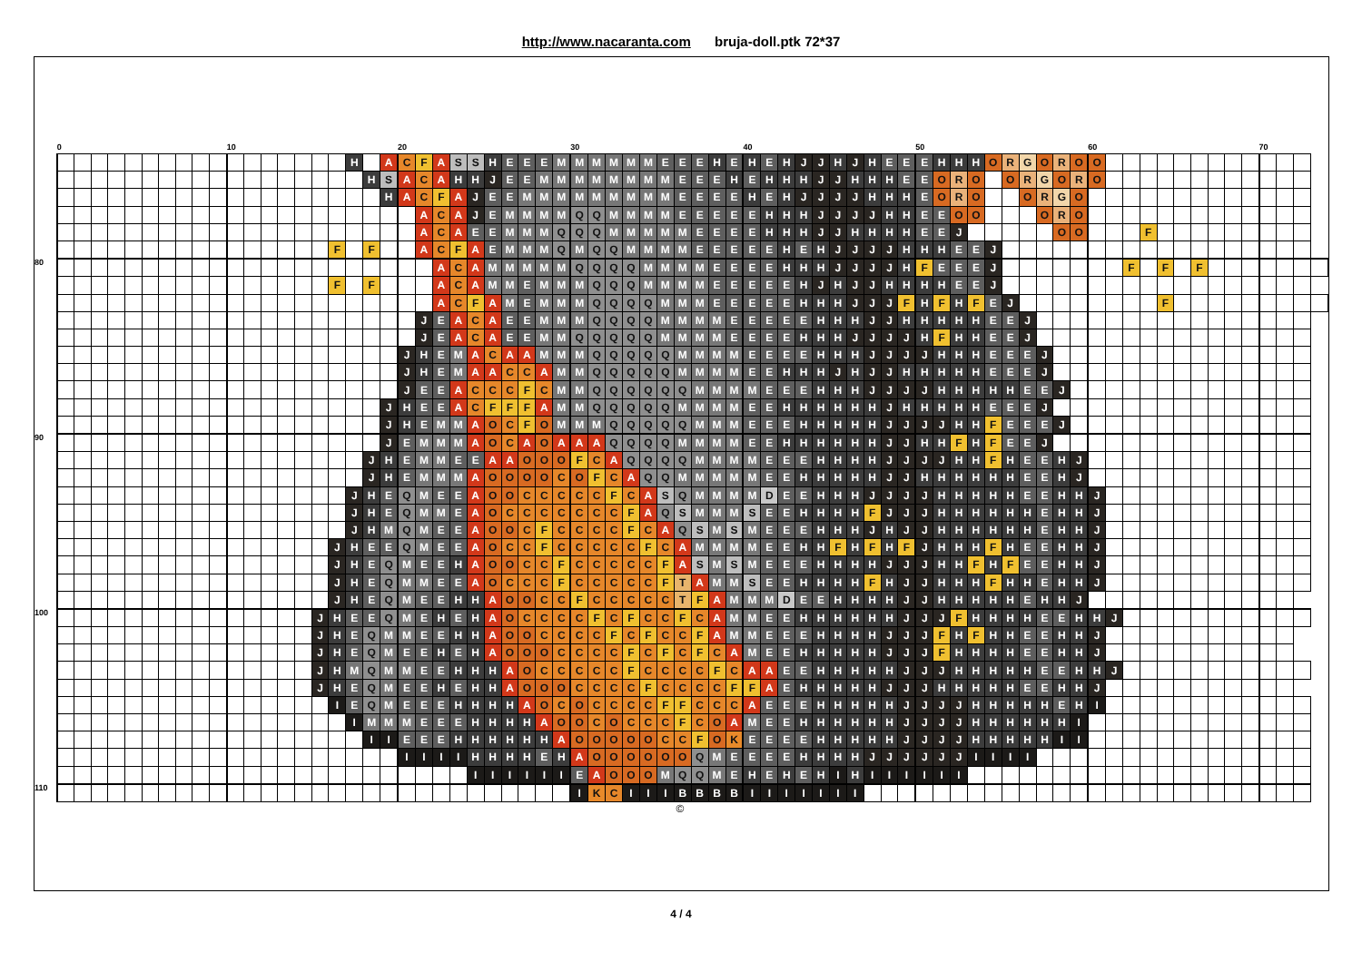http://www.nacaranta.com bruja-doll.ptk 72*37
| | 0 | | | | | | | | | | 10 | | | | | | | | | | 20 | | | | | | | | | | 30 | | | | | | | | | | 40 | | | | | | | | | | 50 | | | | | | | | | | 60 | | | | | | | | | | 70 | | | |
| --- | --- | --- | --- | --- | --- | --- | --- | --- | --- | --- | --- | --- | --- | --- | --- | --- | --- | --- | --- | --- | --- | --- | --- | --- | --- | --- | --- | --- | --- | --- | --- | --- | --- | --- | --- | --- | --- | --- | --- | --- | --- | --- | --- | --- | --- | --- | --- | --- | --- | --- | --- | --- | --- | --- | --- | --- | --- | --- | --- | --- | --- | --- | --- | --- | --- | --- | --- | --- | --- | --- | --- | --- | --- | --- |
| | | | | | | | | | | | | | | | | | | H | | A | C | F | A | S | S | H | E | E | E | M | M | M | M | M | M | E | E | E | H | E | H | E | H | J | J | H | J | H | E | E | E | H | H | H | O | R | G | O | R | O | O | | | | | | | | | | | | | |
| | | | | | | | | | | | | | | | | | | | H | S | A | C | A | H | H | J | E | E | M | M | M | M | M | M | M | M | E | E | E | H | E | H | H | H | J | J | H | H | H | E | E | O | R | O | | O | R | G | O | R | O | | | | | | | | | | | | | |
| | | | | | | | | | | | | | | | | | | | | H | A | C | F | A | J | E | E | M | M | M | M | M | M | M | M | M | E | E | E | E | H | E | H | J | J | J | J | H | H | H | E | O | R | O | | | O | R | G | O | | | | | | | | | | | | | | |
| | | | | | | | | | | | | | | | | | | | | | | A | C | A | J | E | M | M | M | M | Q | Q | M | M | M | M | E | E | E | E | E | H | H | H | J | J | J | J | H | H | E | E | O | O | | | | O | R | O | | | | | | | | | | | | | | |
| | | | | | | | | | | | | | | | | | | | | | | A | C | A | E | E | M | M | M | Q | Q | Q | M | M | M | M | M | E | E | E | E | H | H | H | J | J | H | H | H | H | E | E | J | | | | | | O | O | | | | F | | | | | | | | | | |
| | | | | | | | | | | | | | | | | | F | | F | | | A | C | F | A | E | M | M | M | Q | M | Q | Q | M | M | M | M | E | E | E | E | E | H | E | H | J | J | J | J | H | H | H | E | E | J | | | | | | | | | | | | | | | | | | | |
| 80 | | | | | | | | | | | | | | | | | | | | | | | A | C | A | M | M | M | M | M | Q | Q | Q | Q | M | M | M | M | E | E | E | E | H | H | H | J | J | J | J | H | F | E | E | E | J | | | | | | | | F | | F | | F | | | | | | | |
| | | | | | | | | | | | | | | | | | F | | F | | | | A | C | A | M | M | E | M | M | M | Q | Q | Q | M | M | M | M | E | E | E | E | E | H | J | H | J | J | H | H | H | H | E | E | J | | | | | | | | | | | | | | | | | | | |
| | | | | | | | | | | | | | | | | | | | | | | | A | C | F | A | M | E | M | M | M | Q | Q | Q | Q | M | M | M | E | E | E | E | E | H | H | H | J | J | J | F | H | F | H | F | E | J | | | | | | | | | F | | | | | | | | | |
| | | | | | | | | | | | | | | | | | | | | | | J | E | A | C | A | E | E | M | M | M | Q | Q | Q | Q | M | M | M | M | E | E | E | E | E | H | H | H | J | J | H | H | H | H | H | E | E | J | | | | | | | | | | | | | | | | | |
| | | | | | | | | | | | | | | | | | | | | | | J | E | A | C | A | E | E | M | M | Q | Q | Q | Q | Q | M | M | M | M | E | E | E | E | H | H | H | J | J | J | J | H | F | H | H | E | E | J | | | | | | | | | | | | | | | | | |
| | | | | | | | | | | | | | | | | | | | | | J | H | E | M | A | C | A | A | M | M | M | Q | Q | Q | Q | Q | M | M | M | M | E | E | E | E | H | H | H | J | J | J | J | H | H | H | E | E | E | J | | | | | | | | | | | | | | | | |
| | | | | | | | | | | | | | | | | | | | | | J | H | E | M | A | A | C | C | A | M | M | Q | Q | Q | Q | Q | M | M | M | M | E | E | H | H | H | J | H | J | J | H | H | H | H | H | E | E | E | J | | | | | | | | | | | | | | | | |
| | | | | | | | | | | | | | | | | | | | | | J | E | E | A | C | C | C | F | C | M | M | Q | Q | Q | Q | Q | Q | M | M | M | M | E | E | E | H | H | H | J | J | J | J | H | H | H | H | H | E | E | J | | | | | | | | | | | | | | | |
| | | | | | | | | | | | | | | | | | | | | J | H | E | E | A | C | F | F | F | A | M | M | Q | Q | Q | Q | Q | M | M | M | M | E | E | H | H | H | H | H | H | J | H | H | H | H | H | E | E | E | J | | | | | | | | | | | | | | | | |
| | | | | | | | | | | | | | | | | | | | | J | H | E | M | M | A | O | C | F | O | M | M | M | Q | Q | Q | Q | Q | M | M | M | E | E | E | H | H | H | H | H | J | J | J | J | H | H | F | E | E | E | J | | | | | | | | | | | | | | | |
| 90 | | | | | | | | | | | | | | | | | | | | J | E | M | M | M | A | O | C | A | O | A | A | A | Q | Q | Q | Q | M | M | M | M | E | E | H | H | H | H | H | H | J | J | H | H | F | H | F | E | E | J | | | | | | | | | | | | | | | | |
| | | | | | | | | | | | | | | | | | | | J | H | E | M | M | E | E | A | A | O | O | O | F | C | A | Q | Q | Q | Q | M | M | M | M | E | E | E | H | H | H | H | J | J | J | J | H | H | F | H | E | E | H | J | | | | | | | | | | | | | | |
| | | | | | | | | | | | | | | | | | | | J | H | E | M | M | M | A | O | O | O | O | C | O | F | C | A | Q | Q | M | M | M | M | M | E | E | H | H | H | H | H | J | J | H | H | H | H | H | H | E | E | H | J | | | | | | | | | | | | | | |
| | | | | | | | | | | | | | | | | | | J | H | E | Q | M | E | E | A | O | O | C | C | C | C | C | F | C | A | S | Q | M | M | M | M | D | E | E | H | H | H | J | J | J | J | H | H | H | H | H | E | E | H | H | J | | | | | | | | | | | | | |
| | | | | | | | | | | | | | | | | | | J | H | E | Q | M | M | E | A | O | C | C | C | C | C | C | C | F | A | Q | S | M | M | M | S | E | E | H | H | H | H | F | J | J | J | H | H | H | H | H | H | E | H | H | J | | | | | | | | | | | | | |
| | | | | | | | | | | | | | | | | | | J | H | M | Q | M | E | E | A | O | O | C | F | C | C | C | C | F | C | A | Q | S | M | S | M | E | E | E | H | H | H | J | H | J | J | H | H | H | H | H | H | E | H | H | J | | | | | | | | | | | | | |
| | | | | | | | | | | | | | | | | | J | H | E | E | Q | M | E | E | A | O | C | C | F | C | C | C | C | C | F | C | A | M | M | M | M | E | E | H | H | F | H | F | H | F | J | H | H | H | F | H | E | E | H | H | J | | | | | | | | | | | | | |
| | | | | | | | | | | | | | | | | | J | H | E | Q | M | E | E | H | A | O | O | C | C | F | C | C | C | C | C | F | A | S | M | S | M | E | E | E | H | H | H | H | J | J | J | H | H | F | H | F | E | E | H | H | J | | | | | | | | | | | | | |
| | | | | | | | | | | | | | | | | | J | H | E | Q | M | M | E | E | A | O | C | C | C | F | C | C | C | C | C | F | T | A | M | M | S | E | E | H | H | H | H | F | H | J | J | H | H | H | F | H | H | E | H | H | J | | | | | | | | | | | | | |
| | | | | | | | | | | | | | | | | | J | H | E | Q | M | E | E | H | H | A | O | O | C | C | F | C | C | C | C | C | T | F | A | M | M | M | D | E | E | H | H | H | H | J | J | H | H | H | H | H | E | H | H | J | | | | | | | | | | | | | | |
| 100 | | | | | | | | | | | | | | | | J | H | E | E | Q | M | E | H | E | H | A | O | C | C | C | C | F | C | F | C | C | F | C | A | M | M | E | E | H | H | H | H | H | H | J | J | J | F | H | H | H | H | E | E | H | H | J | | | | | | | | | | | | |
| | | | | | | | | | | | | | | | | J | H | E | Q | M | M | E | E | H | H | A | O | O | C | C | C | C | F | C | F | C | C | F | A | M | M | E | E | E | H | H | H | H | J | J | J | F | H | F | H | H | E | E | H | H | J | | | | | | | | | | | | | |
| | | | | | | | | | | | | | | | | J | H | E | Q | M | E | E | H | E | H | A | O | O | O | C | C | C | C | F | C | F | C | F | C | A | M | E | E | H | H | H | H | H | J | J | J | F | H | H | H | H | E | E | H | H | J | | | | | | | | | | | | | |
| | | | | | | | | | | | | | | | | J | H | M | Q | M | M | E | E | H | H | H | A | O | C | C | C | C | C | F | C | C | C | C | F | C | A | A | E | E | H | H | H | H | H | J | J | J | H | H | H | H | H | E | E | H | H | J | | | | | | | | | | | | |
| | | | | | | | | | | | | | | | | J | H | E | Q | M | E | E | H | E | H | H | A | O | O | O | C | C | C | C | F | C | C | C | C | F | F | A | E | H | H | H | H | H | J | J | J | H | H | H | H | H | E | E | H | H | J | | | | | | | | | | | | | |
| | | | | | | | | | | | | | | | | | I | E | Q | M | E | E | E | H | H | H | H | A | O | C | O | C | C | C | C | F | F | C | C | C | A | E | E | E | H | H | H | H | H | J | J | J | J | H | H | H | H | H | E | H | I | | | | | | | | | | | | | |
| | | | | | | | | | | | | | | | | | | I | M | M | M | E | E | E | H | H | H | H | A | O | O | C | O | C | C | C | F | C | O | A | M | E | E | H | H | H | H | H | H | J | J | J | J | H | H | H | H | H | H | I | | | | | | | | | | | | | | |
| | | | | | | | | | | | | | | | | | | | I | I | E | E | E | H | H | H | H | H | H | A | O | O | O | O | O | C | C | F | O | K | E | E | E | E | H | H | H | H | H | J | J | J | J | H | H | H | H | H | I | I | | | | | | | | | | | | | | |
| | | | | | | | | | | | | | | | | | | | | | I | I | I | I | H | H | H | H | E | H | A | O | O | O | O | O | O | Q | M | E | E | E | E | H | H | H | H | J | J | J | J | J | J | I | I | I | I | | | | | | | | | | | | | | | | | |
| | | | | | | | | | | | | | | | | | | | | | | | | | I | I | I | I | I | I | E | A | O | O | O | M | Q | Q | M | E | H | E | H | E | H | I | H | I | I | I | I | I | I | | | | | | | | | | | | | | | | | | | | | |
| 110 | | | | | | | | | | | | | | | | | | | | | | | | | | | | | | | I | K | C | I | I | I | B | B | B | B | I | I | I | I | I | I | I | | | | | | | | | | | | | | | | | | | | | | | | | | | |
©
4 / 4